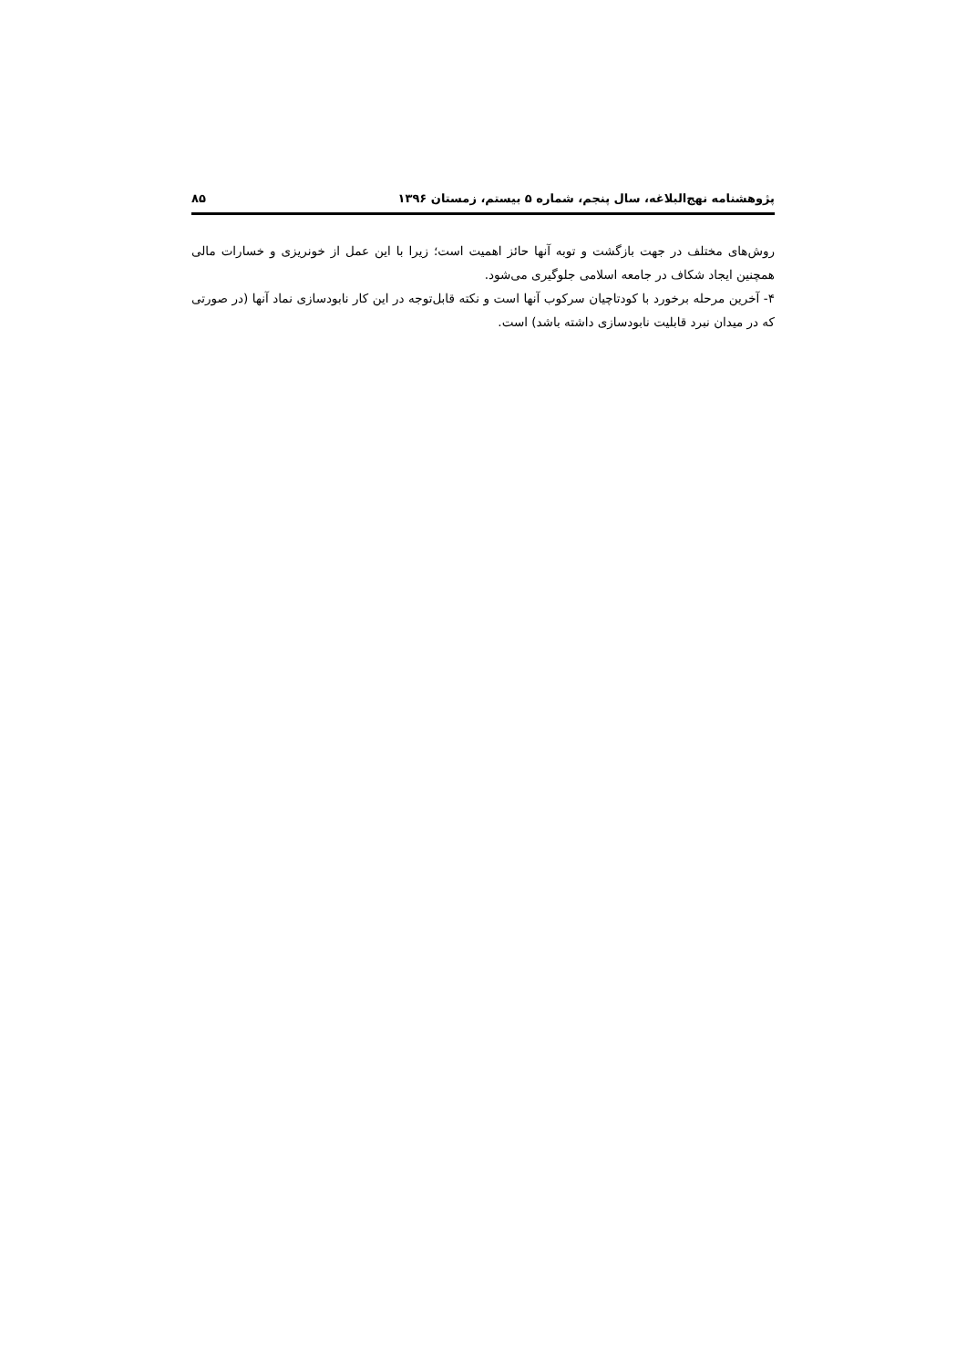پژوهشنامه نهج‌البلاغه، سال پنجم، شماره ۵ بیستم، زمستان ۱۳۹۶ ۸۵
روش‌های مختلف در جهت بازگشت و توبه آنها حائز اهمیت است؛ زیرا با این عمل از خونریزی و خسارات مالی همچنین ایجاد شکاف در جامعه اسلامی جلوگیری می‌شود.
۴- آخرین مرحله برخورد با کودتاچیان سرکوب آنها است و نکته قابل‌توجه در این کار نابودسازی نماد آنها (در صورتی که در میدان نبرد قابلیت نابودسازی داشته باشد) است.